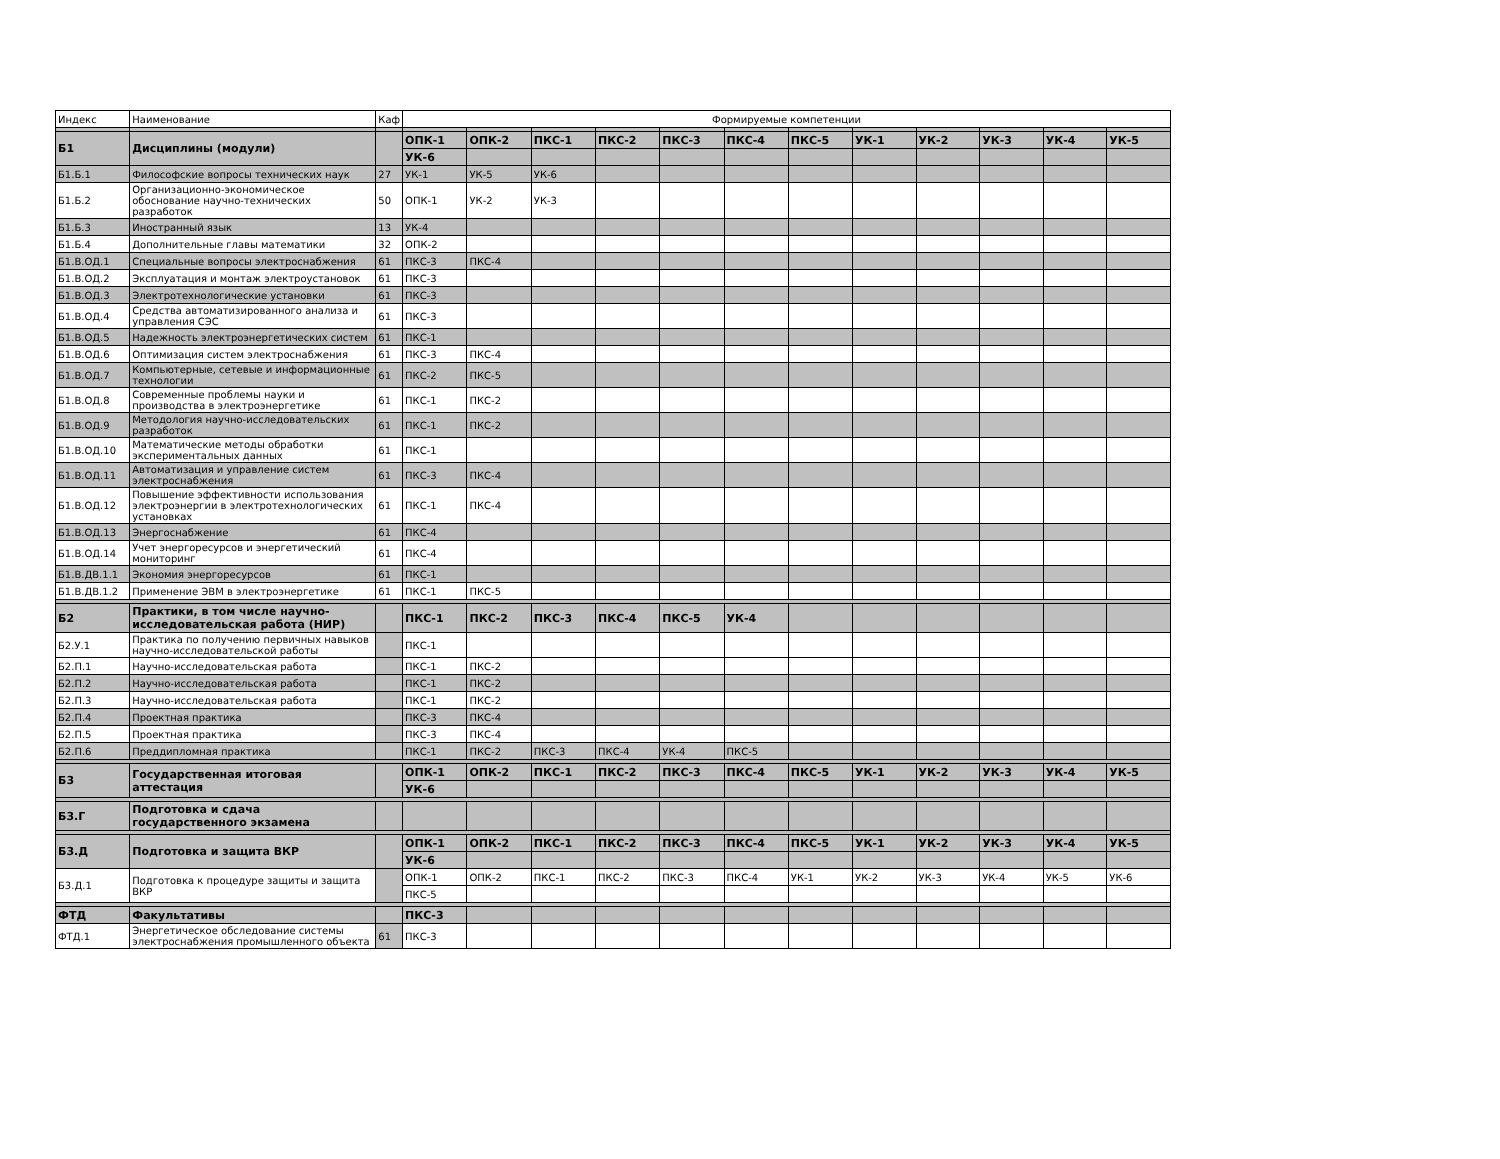| Индекс | Наименование | Каф | Формируемые компетенции | | | | | | | | | | | |
| Б1 | Дисциплины (модули) | | ОПК-1 | ОПК-2 | ПКС-1 | ПКС-2 | ПКС-3 | ПКС-4 | ПКС-5 | УК-1 | УК-2 | УК-3 | УК-4 | УК-5 |
| | | | УК-6 | | | | | | | | | | | |
| Б1.Б.1 | Философские вопросы технических наук | 27 | УК-1 | УК-5 | УК-6 | | | | | | | | | |
| Б1.Б.2 | Организационно-экономическое обоснование научно-технических разработок | 50 | ОПК-1 | УК-2 | УК-3 | | | | | | | | | |
| Б1.Б.3 | Иностранный язык | 13 | УК-4 | | | | | | | | | | | |
| Б1.Б.4 | Дополнительные главы математики | 32 | ОПК-2 | | | | | | | | | | | |
| Б1.В.ОД.1 | Специальные вопросы электроснабжения | 61 | ПКС-3 | ПКС-4 | | | | | | | | | | |
| Б1.В.ОД.2 | Эксплуатация и монтаж электроустановок | 61 | ПКС-3 | | | | | | | | | | | |
| Б1.В.ОД.3 | Электротехнологические установки | 61 | ПКС-3 | | | | | | | | | | | |
| Б1.В.ОД.4 | Средства автоматизированного анализа и управления СЭС | 61 | ПКС-3 | | | | | | | | | | | |
| Б1.В.ОД.5 | Надежность электроэнергетических систем | 61 | ПКС-1 | | | | | | | | | | | |
| Б1.В.ОД.6 | Оптимизация систем электроснабжения | 61 | ПКС-3 | ПКС-4 | | | | | | | | | | |
| Б1.В.ОД.7 | Компьютерные, сетевые и информационные технологии | 61 | ПКС-2 | ПКС-5 | | | | | | | | | | |
| Б1.В.ОД.8 | Современные проблемы науки и производства в электроэнергетике | 61 | ПКС-1 | ПКС-2 | | | | | | | | | | |
| Б1.В.ОД.9 | Методология научно-исследовательских разработок | 61 | ПКС-1 | ПКС-2 | | | | | | | | | | |
| Б1.В.ОД.10 | Математические методы обработки экспериментальных данных | 61 | ПКС-1 | | | | | | | | | | | |
| Б1.В.ОД.11 | Автоматизация и управление систем электроснабжения | 61 | ПКС-3 | ПКС-4 | | | | | | | | | | |
| Б1.В.ОД.12 | Повышение эффективности использования электроэнергии в электротехнологических установках | 61 | ПКС-1 | ПКС-4 | | | | | | | | | | |
| Б1.В.ОД.13 | Энергоснабжение | 61 | ПКС-4 | | | | | | | | | | | |
| Б1.В.ОД.14 | Учет энергоресурсов и энергетический мониторинг | 61 | ПКС-4 | | | | | | | | | | | |
| Б1.В.ДВ.1.1 | Экономия энергоресурсов | 61 | ПКС-1 | | | | | | | | | | | |
| Б1.В.ДВ.1.2 | Применение ЭВМ в электроэнергетике | 61 | ПКС-1 | ПКС-5 | | | | | | | | | | |
| Б2 | Практики, в том числе научно-исследовательская работа (НИР) | | ПКС-1 | ПКС-2 | ПКС-3 | ПКС-4 | ПКС-5 | УК-4 | | | | | | |
| Б2.У.1 | Практика по получению первичных навыков научно-исследовательской работы | | ПКС-1 | | | | | | | | | | | |
| Б2.П.1 | Научно-исследовательская работа | | ПКС-1 | ПКС-2 | | | | | | | | | | |
| Б2.П.2 | Научно-исследовательская работа | | ПКС-1 | ПКС-2 | | | | | | | | | | |
| Б2.П.3 | Научно-исследовательская работа | | ПКС-1 | ПКС-2 | | | | | | | | | | |
| Б2.П.4 | Проектная практика | | ПКС-3 | ПКС-4 | | | | | | | | | | |
| Б2.П.5 | Проектная практика | | ПКС-3 | ПКС-4 | | | | | | | | | | |
| Б2.П.6 | Преддипломная практика | | ПКС-1 | ПКС-2 | ПКС-3 | ПКС-4 | УК-4 | ПКС-5 | | | | | | |
| Б3 | Государственная итоговая аттестация | | ОПК-1 | ОПК-2 | ПКС-1 | ПКС-2 | ПКС-3 | ПКС-4 | ПКС-5 | УК-1 | УК-2 | УК-3 | УК-4 | УК-5 |
| | | | УК-6 | | | | | | | | | | | |
| Б3.Г | Подготовка и сдача государственного экзамена | | | | | | | | | | | | | |
| Б3.Д | Подготовка и защита ВКР | | ОПК-1 | ОПК-2 | ПКС-1 | ПКС-2 | ПКС-3 | ПКС-4 | ПКС-5 | УК-1 | УК-2 | УК-3 | УК-4 | УК-5 |
| | | | УК-6 | | | | | | | | | | | |
| Б3.Д.1 | Подготовка к процедуре защиты и защита ВКР | | ОПК-1 | ОПК-2 | ПКС-1 | ПКС-2 | ПКС-3 | ПКС-4 | УК-1 | УК-2 | УК-3 | УК-4 | УК-5 | УК-6 |
| | | | ПКС-5 | | | | | | | | | | | |
| ФТД | Факультативы | | ПКС-3 | | | | | | | | | | | |
| ФТД.1 | Энергетическое обследование системы электроснабжения промышленного объекта | 61 | ПКС-3 | | | | | | | | | | | |